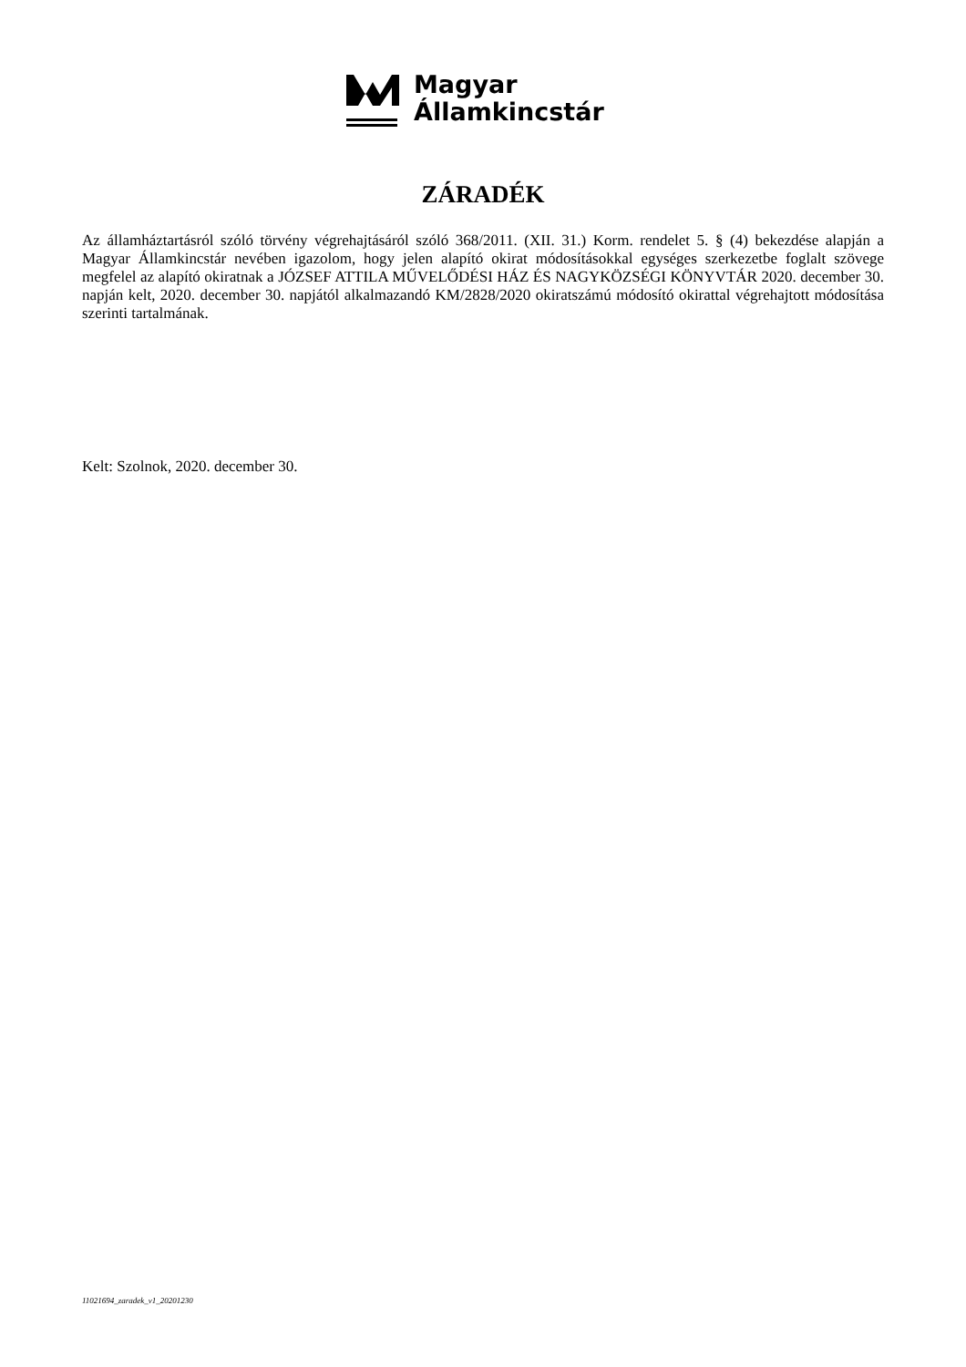Magyar
Államkincstár
ZÁRADÉK
Az államháztartásról szóló törvény végrehajtásáról szóló 368/2011. (XII. 31.) Korm. rendelet 5. § (4) bekezdése alapján a Magyar Államkincstár nevében igazolom, hogy jelen alapító okirat módosításokkal egységes szerkezetbe foglalt szövege megfelel az alapító okiratnak a JÓZSEF ATTILA MŰVELŐDÉSI HÁZ ÉS NAGYKÖZSÉGI KÖNYVTÁR 2020. december 30. napján kelt, 2020. december 30. napjától alkalmazandó KM/2828/2020 okiratszámú módosító okirattal végrehajtott módosítása szerinti tartalmának.
Kelt: Szolnok, 2020. december 30.
11021694_zaradek_v1_20201230